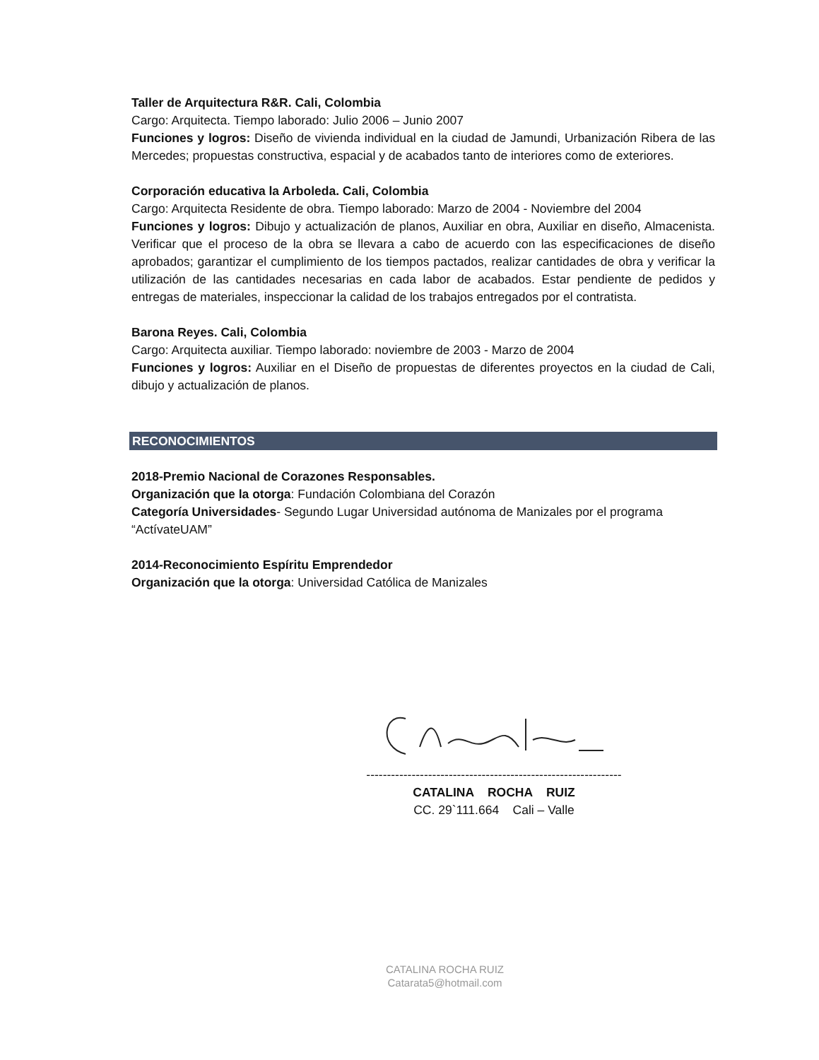Taller de Arquitectura R&R. Cali, Colombia
Cargo: Arquitecta. Tiempo laborado: Julio 2006 – Junio 2007
Funciones y logros: Diseño de vivienda individual en la ciudad de Jamundi, Urbanización Ribera de las Mercedes; propuestas constructiva, espacial y de acabados tanto de interiores como de exteriores.
Corporación educativa la Arboleda. Cali, Colombia
Cargo: Arquitecta Residente de obra. Tiempo laborado: Marzo de 2004 - Noviembre del 2004
Funciones y logros: Dibujo y actualización de planos, Auxiliar en obra, Auxiliar en diseño, Almacenista. Verificar que el proceso de la obra se llevara a cabo de acuerdo con las especificaciones de diseño aprobados; garantizar el cumplimiento de los tiempos pactados, realizar cantidades de obra y verificar la utilización de las cantidades necesarias en cada labor de acabados. Estar pendiente de pedidos y entregas de materiales, inspeccionar la calidad de los trabajos entregados por el contratista.
Barona Reyes. Cali, Colombia
Cargo: Arquitecta auxiliar. Tiempo laborado: noviembre de 2003 - Marzo de 2004
Funciones y logros: Auxiliar en el Diseño de propuestas de diferentes proyectos en la ciudad de Cali, dibujo y actualización de planos.
RECONOCIMIENTOS
2018-Premio Nacional de Corazones Responsables.
Organización que la otorga: Fundación Colombiana del Corazón
Categoría Universidades- Segundo Lugar Universidad autónoma de Manizales por el programa “ActívateUAM”
2014-Reconocimiento Espíritu Emprendedor
Organización que la otorga: Universidad Católica de Manizales
--------------------------------------------------------------
CATALINA ROCHA RUIZ
CC. 29`111.664 Cali – Valle
CATALINA ROCHA RUIZ
Catarata5@hotmail.com